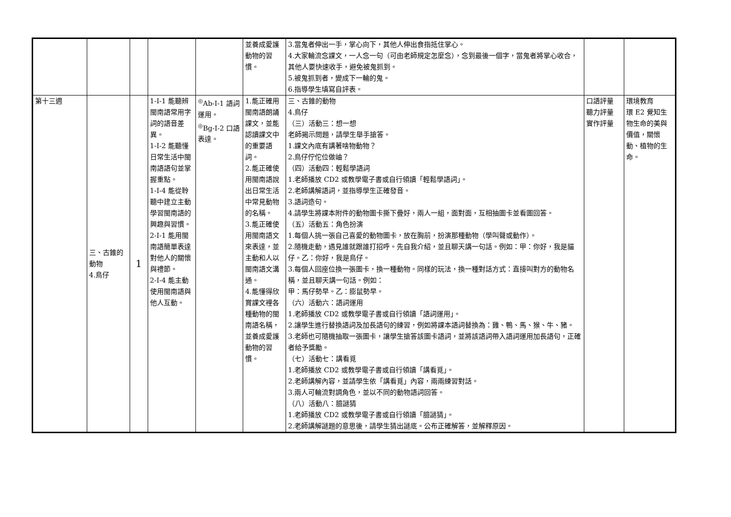| | | | | | 並養成愛護動物的習慣。 | 3.當鬼者伸出一手，掌心向下，其他人伸出食指抵住掌心。 4.大家輪流念課文，一人念一句（可由老師規定怎麼念），念到最後一個字，當鬼者將掌心收合，其他人要快速收手，避免被鬼抓到。 5.被鬼抓到者，變成下一輪的鬼。 6.指導學生填寫自評表。 | | |
| 第十三週 | 三、古錐的動物 4.鳥仔 | 1 | 1-Ⅰ-1 能聽辨閩南語常用字詞的語音差異。 1-Ⅰ-2 能聽懂日常生活中閩南語語句並掌握重點。 1-Ⅰ-4 能從聆聽中建立主動學習閩南語的興趣與習慣。 2-Ⅰ-1 能用閩南語簡單表達對他人的關懷與禮節。 2-Ⅰ-4 能主動使用閩南語與他人互動。 | <sup>◎</sup>Ab-Ⅰ-1 語詞運用。 <sup>◎</sup>Bg-Ⅰ-2 口語表達。 | 1.能正確用閩南語朗誦課文，並能認讀課文中的重要語詞。 2.能正確使用閩南語說出日常生活中常見動物的名稱。 3.能正確使用閩南語文來表達，並主動和人以閩南語文溝通。 4.能懂得欣賞課文裡各種動物的閩南語名稱，並養成愛護動物的習慣。 | 三、古錐的動物 4.鳥仔 （三）活動三：想一想 老師揭示問題，請學生舉手搶答。 1.課文內底有講著啥物動物？ 2.鳥仔佇佗位做岫？ （四）活動四：輕鬆學語詞 1.老師播放 CD2 或教學電子書或自行領讀「輕鬆學語詞」。 2.老師講解語詞，並指導學生正確發音。 3.語詞造句。 4.請學生將課本附件的動物圖卡撕下疊好，兩人一組，面對面，互相抽圖卡並看圖回答。 （五）活動五：角色扮演 1.每個人挑一張自己喜愛的動物圖卡，放在胸前，扮演那種動物（學叫聲或動作）。 2.隨機走動，遇見誰就跟誰打招呼。先自我介紹，並且聊天講一句話。例如：甲：你好，我是貓仔。乙：你好，我是鳥仔。 3.每個人回座位換一張圖卡，換一種動物。同樣的玩法，換一種對話方式：直接叫對方的動物名稱，並且聊天講一句話。例如： 甲：馬仔勢早。乙：膨鼠勢早。 （六）活動六：語詞運用 1.老師播放 CD2 或教學電子書或自行領讀「語詞運用」。 2.讓學生進行替換語詞及加長語句的練習，例如將課本語詞替換為：雞、鴨、馬、猴、牛、豬。 3.老師也可隨機抽取一張圖卡，讓學生搶答該圖卡語詞，並將該語詞帶入語詞運用加長語句，正確者給予獎勵。 （七）活動七：講看覓 1.老師播放 CD2 或教學電子書或自行領讀「講看覓」。 2.老師講解內容，並請學生依「講看覓」內容，兩兩練習對話。 3.兩人可輪流對調角色，並以不同的動物語詞回答。 （八）活動八：臆謎猜 1.老師播放 CD2 或教學電子書或自行領讀「臆謎猜」。 2.老師講解謎題的意思後，請學生猜出謎底。公布正確解答，並解釋原因。 | 口語評量 聽力評量 實作評量 | 環境教育 環 E2 覺知生物生命的美與價值，關懷動、植物的生命。 |